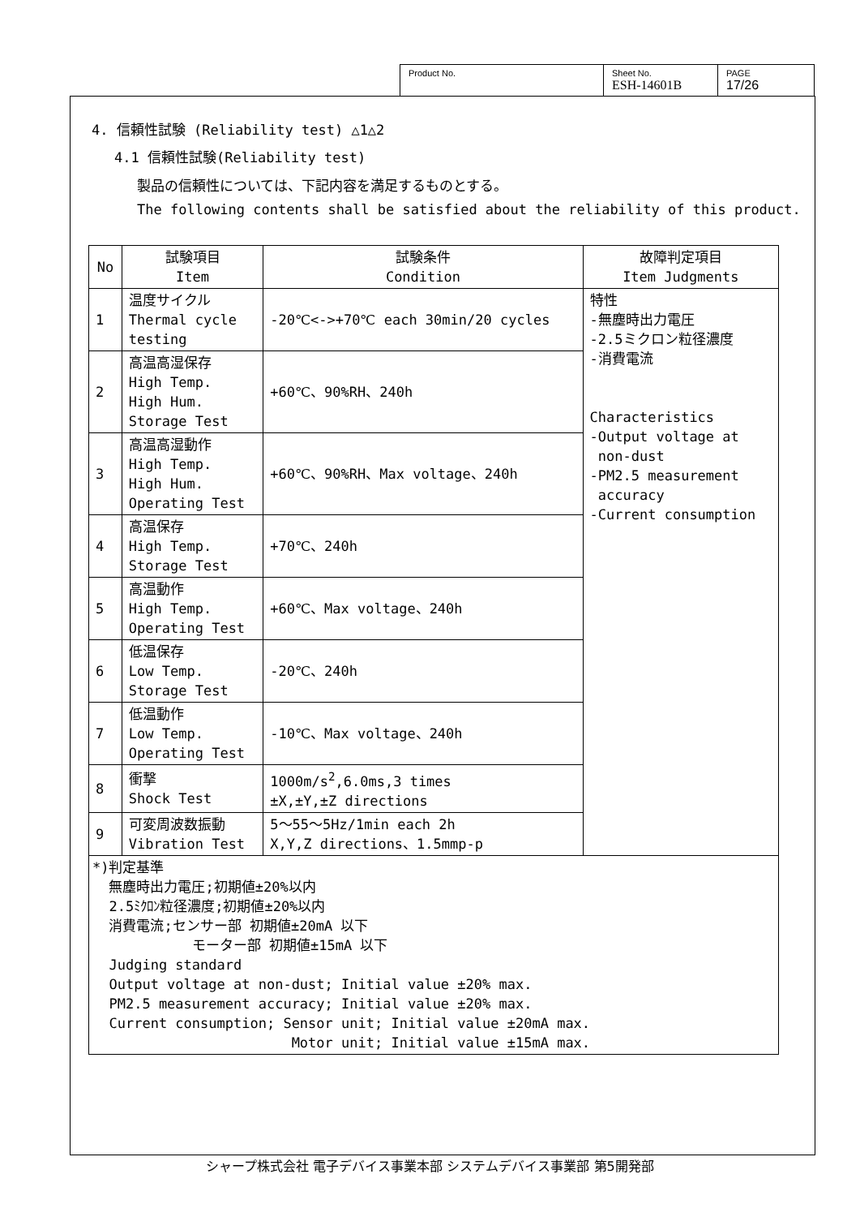| Product No. | Sheet No. ESH-14601B | PAGE 17/26 |
4. 信頼性試験 (Reliability test) △1△2
4.1 信頼性試験(Reliability test)
製品の信頼性については、下記内容を満足するものとする。
The following contents shall be satisfied about the reliability of this product.
| No | 試験項目 Item | 試験条件 Condition | 故障判定項目 Item Judgments |
| --- | --- | --- | --- |
| 1 | 温度サイクル Thermal cycle testing | -20℃<->+70℃ each 30min/20 cycles | 特性 -無塵時出力電圧 -2.5ミクロン粒径濃度 -消費電流 Characteristics -Output voltage at non-dust -PM2.5 measurement accuracy -Current consumption |
| 2 | 高温高湿保存 High Temp. High Hum. Storage Test | +60℃、90%RH、240h | |
| 3 | 高温高湿動作 High Temp. High Hum. Operating Test | +60℃、90%RH、Max voltage、240h | |
| 4 | 高温保存 High Temp. Storage Test | +70℃、240h | |
| 5 | 高温動作 High Temp. Operating Test | +60℃、Max voltage、240h | |
| 6 | 低温保存 Low Temp. Storage Test | -20℃、240h | |
| 7 | 低温動作 Low Temp. Operating Test | -10℃、Max voltage、240h | |
| 8 | 衝撃 Shock Test | 1000m/s<sup>2</sup>,6.0ms,3 times ±X,±Y,±Z directions | |
| 9 | 可変周波数振動 Vibration Test | 5〜55〜5Hz/1min each 2h X,Y,Z directions、1.5mmp-p | |
| *)判定基準 無塵時出力電圧;初期値±20%以内 2.5ﾐｸﾛﾝ粒径濃度;初期値±20%以内 消費電流;センサー部 初期値±20mA 以下 モーター部 初期値±15mA 以下 Judging standard Output voltage at non-dust; Initial value ±20% max. PM2.5 measurement accuracy; Initial value ±20% max. Current consumption; Sensor unit; Initial value ±20mA max. Motor unit; Initial value ±15mA max. | | | |
シャープ株式会社 電子デバイス事業本部 システムデバイス事業部 第5開発部